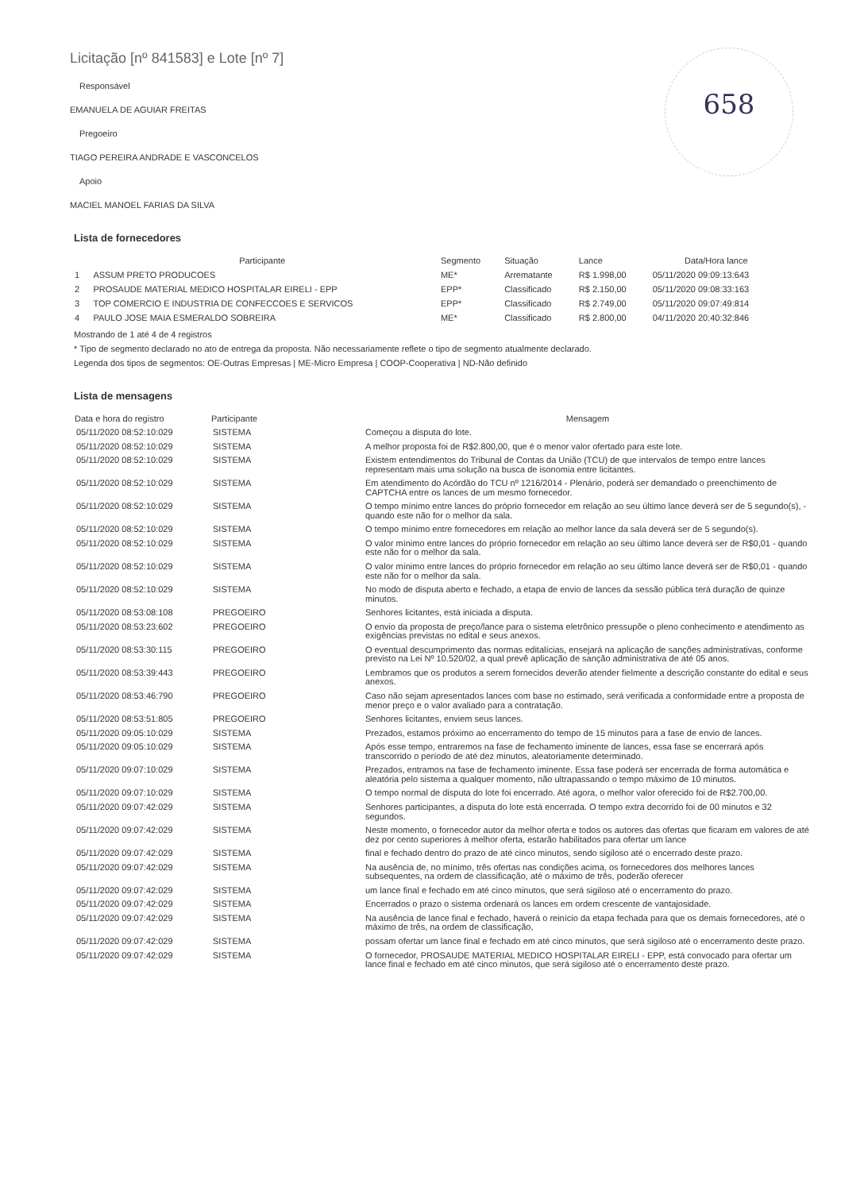658
Licitação [nº 841583] e Lote [nº 7]
Responsável
EMANUELA DE AGUIAR FREITAS
Pregoeiro
TIAGO PEREIRA ANDRADE E VASCONCELOS
Apoio
MACIEL MANOEL FARIAS DA SILVA
Lista de fornecedores
| | Participante | Segmento | Situação | Lance | Data/Hora lance |
| --- | --- | --- | --- | --- | --- |
| 1 | ASSUM PRETO PRODUCOES | ME* | Arrematante | R$ 1.998,00 | 05/11/2020 09:09:13:643 |
| 2 | PROSAUDE MATERIAL MEDICO HOSPITALAR EIRELI - EPP | EPP* | Classificado | R$ 2.150,00 | 05/11/2020 09:08:33:163 |
| 3 | TOP COMERCIO E INDUSTRIA DE CONFECCOES E SERVICOS | EPP* | Classificado | R$ 2.749,00 | 05/11/2020 09:07:49:814 |
| 4 | PAULO JOSE MAIA ESMERALDO SOBREIRA | ME* | Classificado | R$ 2.800,00 | 04/11/2020 20:40:32:846 |
Mostrando de 1 até 4 de 4 registros
* Tipo de segmento declarado no ato de entrega da proposta. Não necessariamente reflete o tipo de segmento atualmente declarado.
Legenda dos tipos de segmentos: OE-Outras Empresas | ME-Micro Empresa | COOP-Cooperativa | ND-Não definido
Lista de mensagens
| Data e hora do registro | Participante | Mensagem |
| --- | --- | --- |
| 05/11/2020 08:52:10:029 | SISTEMA | Começou a disputa do lote. |
| 05/11/2020 08:52:10:029 | SISTEMA | A melhor proposta foi de R$2.800,00, que é o menor valor ofertado para este lote. |
| 05/11/2020 08:52:10:029 | SISTEMA | Existem entendimentos do Tribunal de Contas da União (TCU) de que intervalos de tempo entre lances representam mais uma solução na busca de isonomia entre licitantes. |
| 05/11/2020 08:52:10:029 | SISTEMA | Em atendimento do Acórdão do TCU nº 1216/2014 - Plenário, poderá ser demandado o preenchimento de CAPTCHA entre os lances de um mesmo fornecedor. |
| 05/11/2020 08:52:10:029 | SISTEMA | O tempo mínimo entre lances do próprio fornecedor em relação ao seu último lance deverá ser de 5 segundo(s), - quando este não for o melhor da sala. |
| 05/11/2020 08:52:10:029 | SISTEMA | O tempo mínimo entre fornecedores em relação ao melhor lance da sala deverá ser de 5 segundo(s). |
| 05/11/2020 08:52:10:029 | SISTEMA | O valor mínimo entre lances do próprio fornecedor em relação ao seu último lance deverá ser de R$0,01 - quando este não for o melhor da sala. |
| 05/11/2020 08:52:10:029 | SISTEMA | O valor mínimo entre lances do próprio fornecedor em relação ao seu último lance deverá ser de R$0,01 - quando este não for o melhor da sala. |
| 05/11/2020 08:52:10:029 | SISTEMA | No modo de disputa aberto e fechado, a etapa de envio de lances da sessão pública terá duração de quinze minutos. |
| 05/11/2020 08:53:08:108 | PREGOEIRO | Senhores licitantes, está iniciada a disputa. |
| 05/11/2020 08:53:23:602 | PREGOEIRO | O envio da proposta de preço/lance para o sistema eletrônico pressupõe o pleno conhecimento e atendimento as exigências previstas no edital e seus anexos. |
| 05/11/2020 08:53:30:115 | PREGOEIRO | O eventual descumprimento das normas editalícias, ensejará na aplicação de sanções administrativas, conforme previsto na Lei Nº 10.520/02, a qual prevê aplicação de sanção administrativa de até 05 anos. |
| 05/11/2020 08:53:39:443 | PREGOEIRO | Lembramos que os produtos a serem fornecidos deverão atender fielmente a descrição constante do edital e seus anexos. |
| 05/11/2020 08:53:46:790 | PREGOEIRO | Caso não sejam apresentados lances com base no estimado, será verificada a conformidade entre a proposta de menor preço e o valor avaliado para a contratação. |
| 05/11/2020 08:53:51:805 | PREGOEIRO | Senhores licitantes, enviem seus lances. |
| 05/11/2020 09:05:10:029 | SISTEMA | Prezados, estamos próximo ao encerramento do tempo de 15 minutos para a fase de envio de lances. |
| 05/11/2020 09:05:10:029 | SISTEMA | Após esse tempo, entraremos na fase de fechamento iminente de lances, essa fase se encerrará após transcorrido o período de até dez minutos, aleatoriamente determinado. |
| 05/11/2020 09:07:10:029 | SISTEMA | Prezados, entramos na fase de fechamento iminente. Essa fase poderá ser encerrada de forma automática e aleatória pelo sistema a qualquer momento, não ultrapassando o tempo máximo de 10 minutos. |
| 05/11/2020 09:07:10:029 | SISTEMA | O tempo normal de disputa do lote foi encerrado. Até agora, o melhor valor oferecido foi de R$2.700,00. |
| 05/11/2020 09:07:42:029 | SISTEMA | Senhores participantes, a disputa do lote está encerrada. O tempo extra decorrido foi de 00 minutos e 32 segundos. |
| 05/11/2020 09:07:42:029 | SISTEMA | Neste momento, o fornecedor autor da melhor oferta e todos os autores das ofertas que ficaram em valores de até dez por cento superiores à melhor oferta, estarão habilitados para ofertar um lance |
| 05/11/2020 09:07:42:029 | SISTEMA | final e fechado dentro do prazo de até cinco minutos, sendo sigiloso até o encerrado deste prazo. |
| 05/11/2020 09:07:42:029 | SISTEMA | Na ausência de, no mínimo, três ofertas nas condições acima, os fornecedores dos melhores lances subsequentes, na ordem de classificação, até o máximo de três, poderão oferecer |
| 05/11/2020 09:07:42:029 | SISTEMA | um lance final e fechado em até cinco minutos, que será sigiloso até o encerramento do prazo. |
| 05/11/2020 09:07:42:029 | SISTEMA | Encerrados o prazo o sistema ordenará os lances em ordem crescente de vantajosidade. |
| 05/11/2020 09:07:42:029 | SISTEMA | Na ausência de lance final e fechado, haverá o reinício da etapa fechada para que os demais fornecedores, até o máximo de três, na ordem de classificação, |
| 05/11/2020 09:07:42:029 | SISTEMA | possam ofertar um lance final e fechado em até cinco minutos, que será sigiloso até o encerramento deste prazo. |
| 05/11/2020 09:07:42:029 | SISTEMA | O fornecedor, PROSAUDE MATERIAL MEDICO HOSPITALAR EIRELI - EPP, está convocado para ofertar um lance final e fechado em até cinco minutos, que será sigiloso até o encerramento deste prazo. |